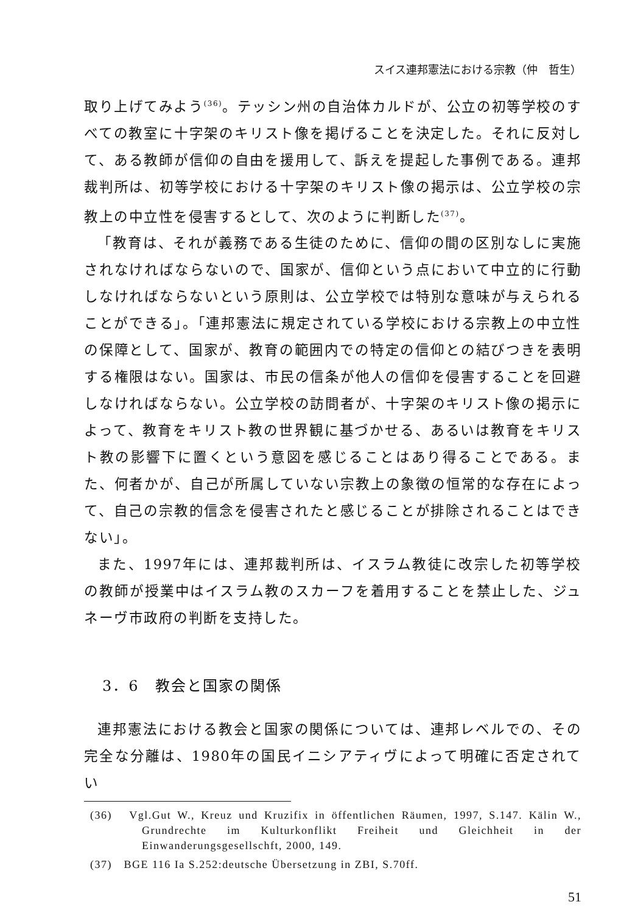スイス連邦憲法における宗教（仲　哲生）
取り上げてみよう<sup>(36)</sup>。テッシン州の自治体カルドが、公立の初等学校のすべての教室に十字架のキリスト像を掲げることを決定した。それに反対して、ある教師が信仰の自由を援用して、訴えを提起した事例である。連邦裁判所は、初等学校における十字架のキリスト像の掲示は、公立学校の宗教上の中立性を侵害するとして、次のように判断した<sup>(37)</sup>。
「教育は、それが義務である生徒のために、信仰の間の区別なしに実施されなければならないので、国家が、信仰という点において中立的に行動しなければならないという原則は、公立学校では特別な意味が与えられることができる」。「連邦憲法に規定されている学校における宗教上の中立性の保障として、国家が、教育の範囲内での特定の信仰との結びつきを表明する権限はない。国家は、市民の信条が他人の信仰を侵害することを回避しなければならない。公立学校の訪問者が、十字架のキリスト像の掲示によって、教育をキリスト教の世界観に基づかせる、あるいは教育をキリスト教の影響下に置くという意図を感じることはあり得ることである。また、何者かが、自己が所属していない宗教上の象徴の恒常的な存在によって、自己の宗教的信念を侵害されたと感じることが排除されることはできない」。
また、1997年には、連邦裁判所は、イスラム教徒に改宗した初等学校の教師が授業中はイスラム教のスカーフを着用することを禁止した、ジュネーヴ市政府の判断を支持した。
3．6　教会と国家の関係
連邦憲法における教会と国家の関係については、連邦レベルでの、その完全な分離は、1980年の国民イニシアティヴによって明確に否定されてい
(36)　Vgl.Gut W., Kreuz und Kruzifix in öffentlichen Räumen, 1997, S.147. Kälin W., Grundrechte im Kulturkonflikt Freiheit und Gleichheit in der Einwanderungsgesellschft, 2000, 149.
(37)　BGE 116 Ia S.252:deutsche Übersetzung in ZBI, S.70ff.
51